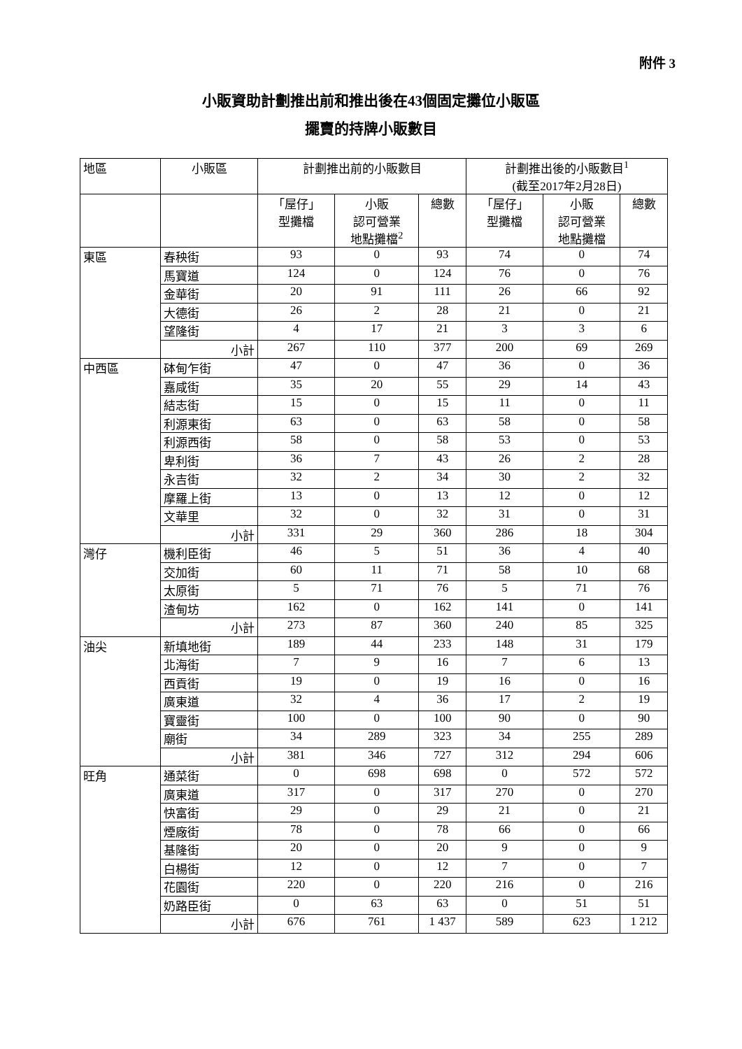附件 3
小販資助計劃推出前和推出後在43個固定攤位小販區
擺賣的持牌小販數目
| 地區 | 小販區 | 計劃推出前的小販數目 | | | 計劃推出後的小販數目<sup>1</sup> (截至2017年2月28日) | | |
| --- | --- | --- | --- | --- | --- | --- | --- |
| | | 「屋仔」 型攤檔 | 小販 認可營業 地點攤檔<sup>2</sup> | 總數 | 「屋仔」 型攤檔 | 小販 認可營業 地點攤檔 | 總數 |
| 東區 | 春秧街 | 93 | 0 | 93 | 74 | 0 | 74 |
| | 馬寶道 | 124 | 0 | 124 | 76 | 0 | 76 |
| | 金華街 | 20 | 91 | 111 | 26 | 66 | 92 |
| | 大德街 | 26 | 2 | 28 | 21 | 0 | 21 |
| | 望隆街 | 4 | 17 | 21 | 3 | 3 | 6 |
| | 小計 | 267 | 110 | 377 | 200 | 69 | 269 |
| 中西區 | 砵甸乍街 | 47 | 0 | 47 | 36 | 0 | 36 |
| | 嘉咸街 | 35 | 20 | 55 | 29 | 14 | 43 |
| | 結志街 | 15 | 0 | 15 | 11 | 0 | 11 |
| | 利源東街 | 63 | 0 | 63 | 58 | 0 | 58 |
| | 利源西街 | 58 | 0 | 58 | 53 | 0 | 53 |
| | 卑利街 | 36 | 7 | 43 | 26 | 2 | 28 |
| | 永吉街 | 32 | 2 | 34 | 30 | 2 | 32 |
| | 摩羅上街 | 13 | 0 | 13 | 12 | 0 | 12 |
| | 文華里 | 32 | 0 | 32 | 31 | 0 | 31 |
| | 小計 | 331 | 29 | 360 | 286 | 18 | 304 |
| 灣仔 | 機利臣街 | 46 | 5 | 51 | 36 | 4 | 40 |
| | 交加街 | 60 | 11 | 71 | 58 | 10 | 68 |
| | 太原街 | 5 | 71 | 76 | 5 | 71 | 76 |
| | 渣甸坊 | 162 | 0 | 162 | 141 | 0 | 141 |
| | 小計 | 273 | 87 | 360 | 240 | 85 | 325 |
| 油尖 | 新填地街 | 189 | 44 | 233 | 148 | 31 | 179 |
| | 北海街 | 7 | 9 | 16 | 7 | 6 | 13 |
| | 西貢街 | 19 | 0 | 19 | 16 | 0 | 16 |
| | 廣東道 | 32 | 4 | 36 | 17 | 2 | 19 |
| | 寶靈街 | 100 | 0 | 100 | 90 | 0 | 90 |
| | 廟街 | 34 | 289 | 323 | 34 | 255 | 289 |
| | 小計 | 381 | 346 | 727 | 312 | 294 | 606 |
| 旺角 | 通菜街 | 0 | 698 | 698 | 0 | 572 | 572 |
| | 廣東道 | 317 | 0 | 317 | 270 | 0 | 270 |
| | 快富街 | 29 | 0 | 29 | 21 | 0 | 21 |
| | 煙廠街 | 78 | 0 | 78 | 66 | 0 | 66 |
| | 基隆街 | 20 | 0 | 20 | 9 | 0 | 9 |
| | 白楊街 | 12 | 0 | 12 | 7 | 0 | 7 |
| | 花園街 | 220 | 0 | 220 | 216 | 0 | 216 |
| | 奶路臣街 | 0 | 63 | 63 | 0 | 51 | 51 |
| | 小計 | 676 | 761 | 1 437 | 589 | 623 | 1 212 |